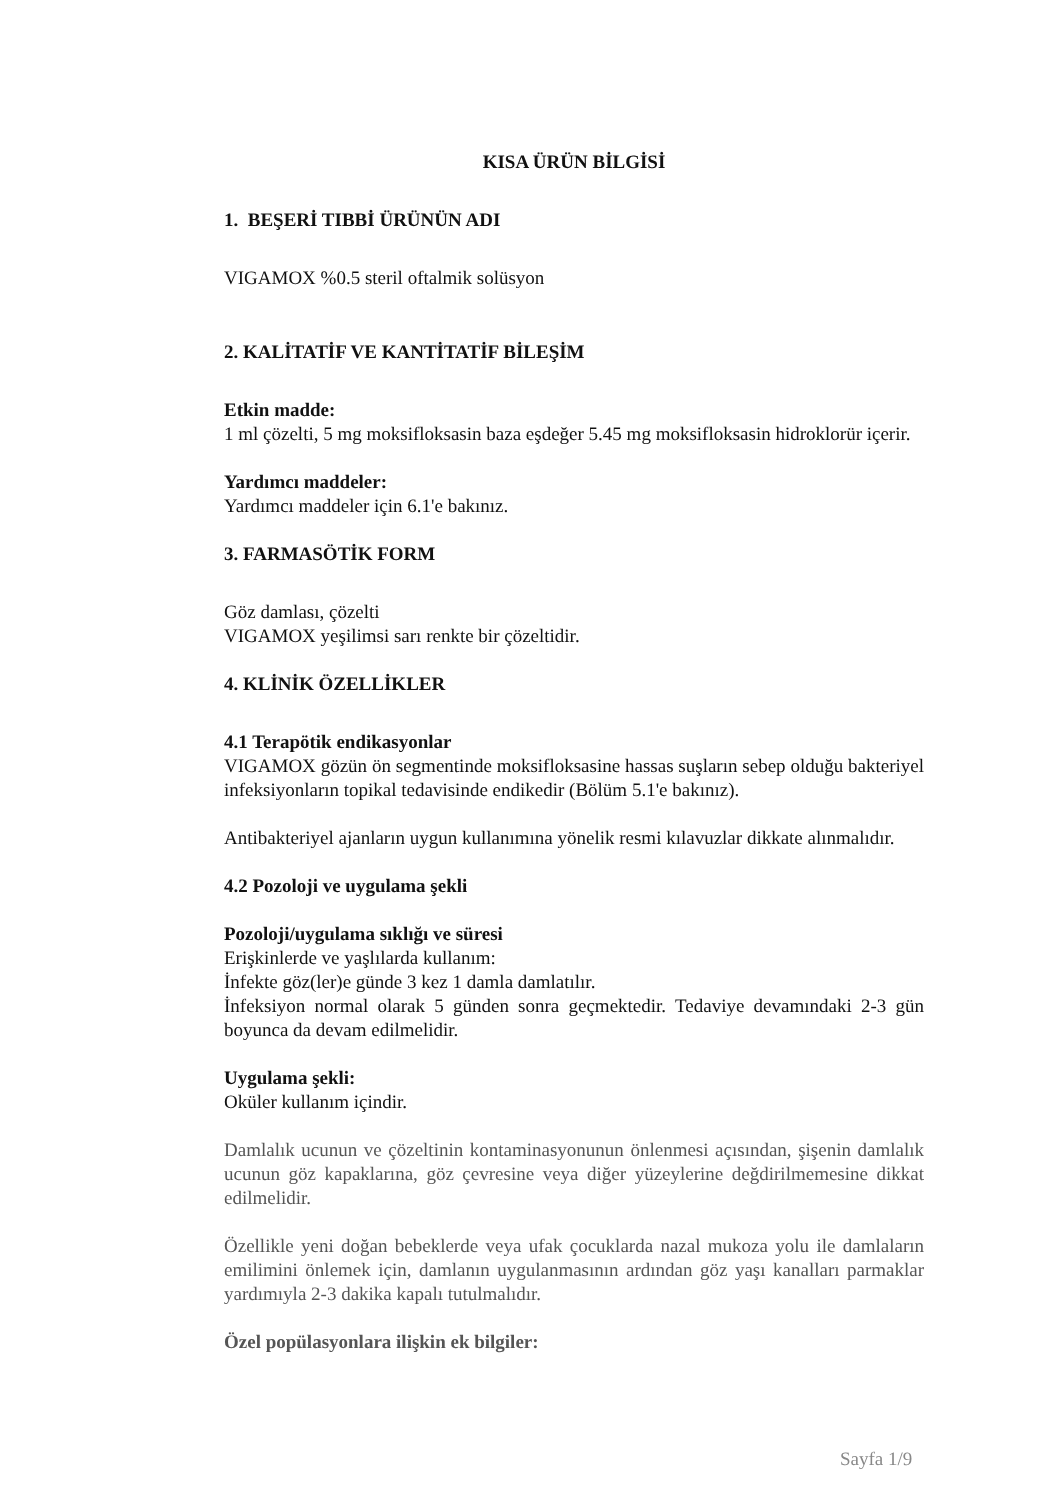KISA ÜRÜN BİLGİSİ
1. BEŞERİ TIBBİ ÜRÜNÜN ADI
VIGAMOX %0.5 steril oftalmik solüsyon
2. KALİTATİF VE KANTİTATİF BİLEŞİM
Etkin madde:
1 ml çözelti, 5 mg moksifloksasin baza eşdeğer 5.45 mg moksifloksasin hidroklorür içerir.
Yardımcı maddeler:
Yardımcı maddeler için 6.1'e bakınız.
3. FARMASÖTİK FORM
Göz damlası, çözelti
VIGAMOX yeşilimsi sarı renkte bir çözeltidir.
4. KLİNİK ÖZELLİKLER
4.1 Terapötik endikasyonlar
VIGAMOX gözün ön segmentinde moksifloksasine hassas suşların sebep olduğu bakteriyel infeksiyonların topikal tedavisinde endikedir (Bölüm 5.1'e bakınız).
Antibakteriyel ajanların uygun kullanımına yönelik resmi kılavuzlar dikkate alınmalıdır.
4.2 Pozoloji ve uygulama şekli
Pozoloji/uygulama sıklığı ve süresi
Erişkinlerde ve yaşlılarda kullanım:
İnfekte göz(ler)e günde 3 kez 1 damla damlatılır.
İnfeksiyon normal olarak 5 günden sonra geçmektedir. Tedaviye devamındaki 2-3 gün boyunca da devam edilmelidir.
Uygulama şekli:
Oküler kullanım içindir.
Damlalık ucunun ve çözeltinin kontaminasyonunun önlenmesi açısından, şişenin damlalık ucunun göz kapaklarına, göz çevresine veya diğer yüzeylerine değdirilmemesine dikkat edilmelidir.
Özellikle yeni doğan bebeklerde veya ufak çocuklarda nazal mukoza yolu ile damlaların emilimini önlemek için, damlanın uygulanmasının ardından göz yaşı kanalları parmaklar yardımıyla 2-3 dakika kapalı tutulmalıdır.
Özel popülasyonlara ilişkin ek bilgiler:
Sayfa 1/9